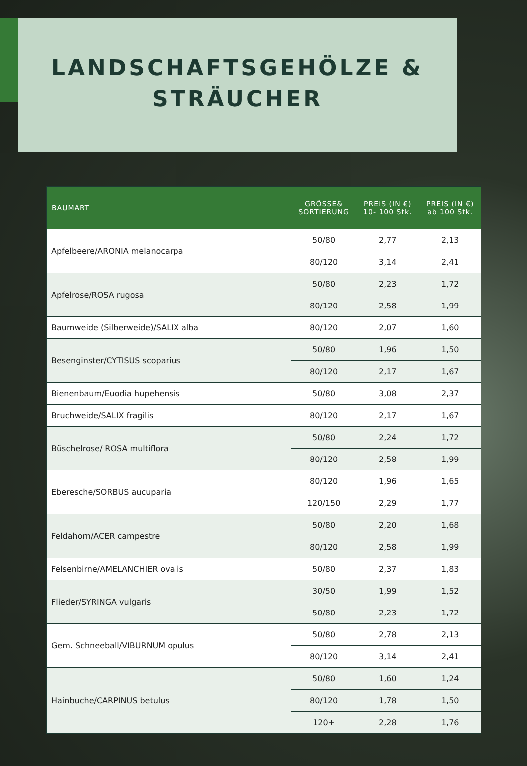LANDSCHAFTSGEHÖLZE &
STRÄUCHER
| BAUMART | GRÖSSE& SORTIERUNG | PREIS (IN €) 10- 100 Stk. | PREIS (IN €) ab 100 Stk. |
| --- | --- | --- | --- |
| Apfelbeere/ARONIA melanocarpa | 50/80 | 2,77 | 2,13 |
| | 80/120 | 3,14 | 2,41 |
| Apfelrose/ROSA rugosa | 50/80 | 2,23 | 1,72 |
| | 80/120 | 2,58 | 1,99 |
| Baumweide (Silberweide)/SALIX alba | 80/120 | 2,07 | 1,60 |
| Besenginster/CYTISUS scoparius | 50/80 | 1,96 | 1,50 |
| | 80/120 | 2,17 | 1,67 |
| Bienenbaum/Euodia hupehensis | 50/80 | 3,08 | 2,37 |
| Bruchweide/SALIX fragilis | 80/120 | 2,17 | 1,67 |
| Büschelrose/ ROSA multiflora | 50/80 | 2,24 | 1,72 |
| | 80/120 | 2,58 | 1,99 |
| Eberesche/SORBUS aucuparia | 80/120 | 1,96 | 1,65 |
| | 120/150 | 2,29 | 1,77 |
| Feldahorn/ACER campestre | 50/80 | 2,20 | 1,68 |
| | 80/120 | 2,58 | 1,99 |
| Felsenbirne/AMELANCHIER ovalis | 50/80 | 2,37 | 1,83 |
| Flieder/SYRINGA vulgaris | 30/50 | 1,99 | 1,52 |
| | 50/80 | 2,23 | 1,72 |
| Gem. Schneeball/VIBURNUM opulus | 50/80 | 2,78 | 2,13 |
| | 80/120 | 3,14 | 2,41 |
| Hainbuche/CARPINUS betulus | 50/80 | 1,60 | 1,24 |
| | 80/120 | 1,78 | 1,50 |
| | 120+ | 2,28 | 1,76 |